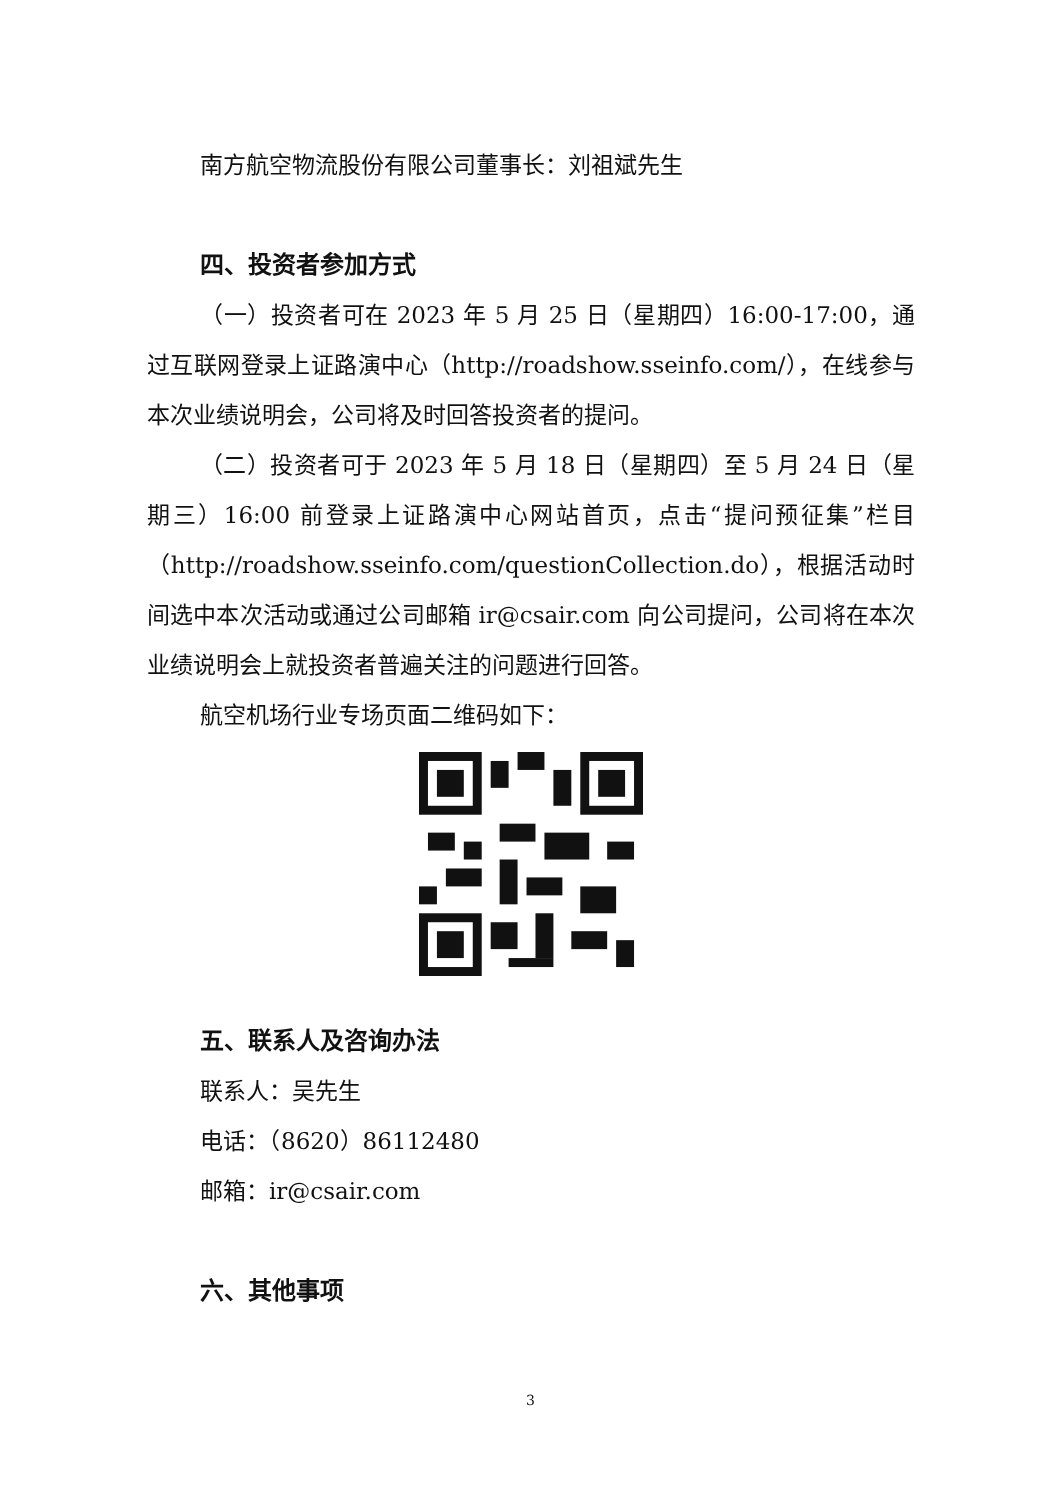南方航空物流股份有限公司董事长：刘祖斌先生
四、投资者参加方式
（一）投资者可在 2023 年 5 月 25 日（星期四）16:00-17:00，通过互联网登录上证路演中心（http://roadshow.sseinfo.com/），在线参与本次业绩说明会，公司将及时回答投资者的提问。
（二）投资者可于 2023 年 5 月 18 日（星期四）至 5 月 24 日（星期三）16:00 前登录上证路演中心网站首页，点击“提问预征集”栏目（http://roadshow.sseinfo.com/questionCollection.do），根据活动时间选中本次活动或通过公司邮箱 ir@csair.com 向公司提问，公司将在本次业绩说明会上就投资者普遍关注的问题进行回答。
航空机场行业专场页面二维码如下：
五、联系人及咨询办法
联系人：吴先生
电话：（8620）86112480
邮箱：ir@csair.com
六、其他事项
3